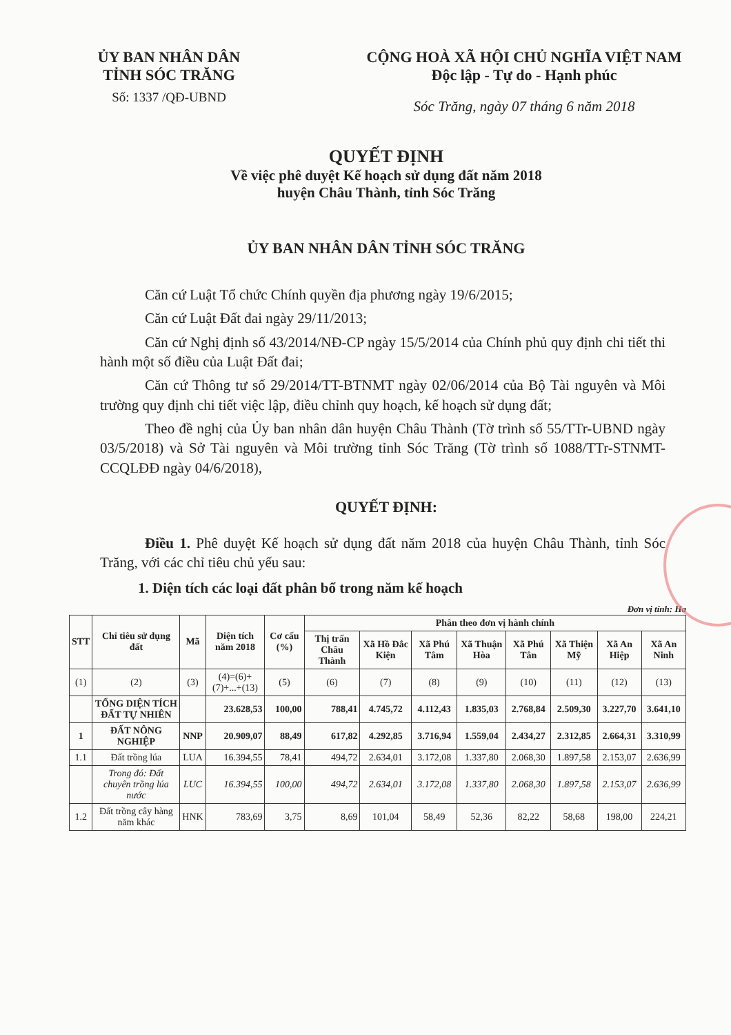ỦY BAN NHÂN DÂN
TỈNH SÓC TRĂNG
Số: 1337 /QĐ-UBND
CỘNG HOÀ XÃ HỘI CHỦ NGHĨA VIỆT NAM
Độc lập - Tự do - Hạnh phúc
Sóc Trăng, ngày 07 tháng 6 năm 2018
QUYẾT ĐỊNH
Về việc phê duyệt Kế hoạch sử dụng đất năm 2018
huyện Châu Thành, tỉnh Sóc Trăng
ỦY BAN NHÂN DÂN TỈNH SÓC TRĂNG
Căn cứ Luật Tổ chức Chính quyền địa phương ngày 19/6/2015;
Căn cứ Luật Đất đai ngày 29/11/2013;
Căn cứ Nghị định số 43/2014/NĐ-CP ngày 15/5/2014 của Chính phủ quy định chi tiết thi hành một số điều của Luật Đất đai;
Căn cứ Thông tư số 29/2014/TT-BTNMT ngày 02/06/2014 của Bộ Tài nguyên và Môi trường quy định chi tiết việc lập, điều chỉnh quy hoạch, kế hoạch sử dụng đất;
Theo đề nghị của Ủy ban nhân dân huyện Châu Thành (Tờ trình số 55/TTr-UBND ngày 03/5/2018) và Sở Tài nguyên và Môi trường tỉnh Sóc Trăng (Tờ trình số 1088/TTr-STNMT-CCQLĐĐ ngày 04/6/2018),
QUYẾT ĐỊNH:
Điều 1. Phê duyệt Kế hoạch sử dụng đất năm 2018 của huyện Châu Thành, tỉnh Sóc Trăng, với các chỉ tiêu chủ yếu sau:
1. Diện tích các loại đất phân bổ trong năm kế hoạch
Đơn vị tính: Ha
| STT | Chỉ tiêu sử dụng đất | Mã | Diện tích năm 2018 | Cơ cấu (%) | Phân theo đơn vị hành chính | | | | | | | |
| --- | --- | --- | --- | --- | --- | --- | --- | --- | --- | --- | --- | --- |
| | | | | | Thị trấn Châu Thành | Xã Hồ Đắc Kiện | Xã Phú Tâm | Xã Thuận Hòa | Xã Phú Tân | Xã Thiện Mỹ | Xã An Hiệp | Xã An Ninh |
| (1) | (2) | (3) | (4)=(6)+(7)+...+(13) | (5) | (6) | (7) | (8) | (9) | (10) | (11) | (12) | (13) |
| | TỔNG DIỆN TÍCH ĐẤT TỰ NHIÊN | | 23.628,53 | 100,00 | 788,41 | 4.745,72 | 4.112,43 | 1.835,03 | 2.768,84 | 2.509,30 | 3.227,70 | 3.641,10 |
| 1 | ĐẤT NÔNG NGHIỆP | NNP | 20.909,07 | 88,49 | 617,82 | 4.292,85 | 3.716,94 | 1.559,04 | 2.434,27 | 2.312,85 | 2.664,31 | 3.310,99 |
| 1.1 | Đất trồng lúa | LUA | 16.394,55 | 78,41 | 494,72 | 2.634,01 | 3.172,08 | 1.337,80 | 2.068,30 | 1.897,58 | 2.153,07 | 2.636,99 |
| | Trong đó: Đất chuyên trồng lúa nước | LUC | 16.394,55 | 100,00 | 494,72 | 2.634,01 | 3.172,08 | 1.337,80 | 2.068,30 | 1.897,58 | 2.153,07 | 2.636,99 |
| 1.2 | Đất trồng cây hàng năm khác | HNK | 783,69 | 3,75 | 8,69 | 101,04 | 58,49 | 52,36 | 82,22 | 58,68 | 198,00 | 224,21 |